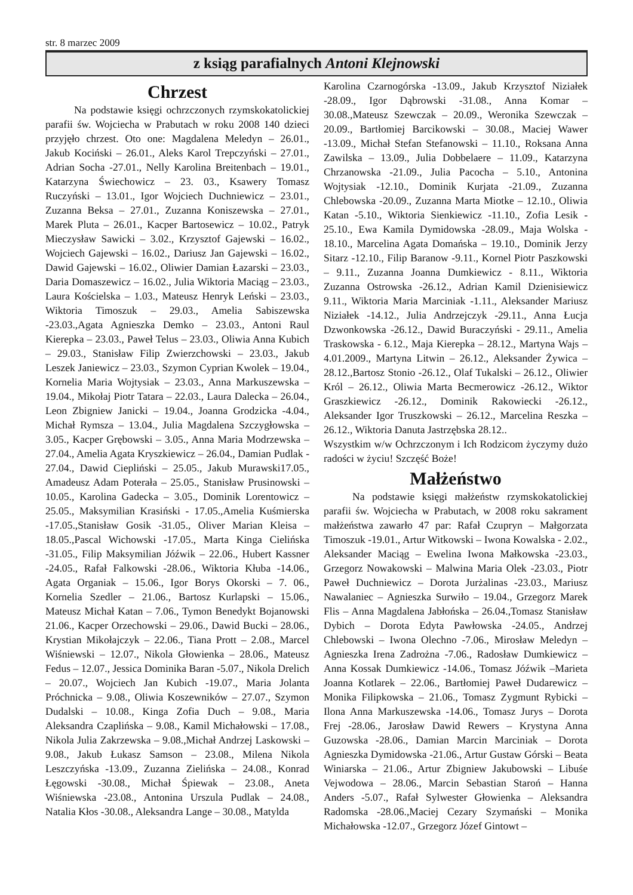str. 8 marzec 2009
z ksiąg parafialnych Antoni Klejnowski
Chrzest
Na podstawie księgi ochrzczonych rzymskokatolickiej parafii św. Wojciecha w Prabutach w roku 2008 140 dzieci przyjęło chrzest. Oto one: Magdalena Meledyn – 26.01., Jakub Kociński – 26.01., Aleks Karol Trepczyński – 27.01., Adrian Socha -27.01., Nelly Karolina Breitenbach – 19.01., Katarzyna Świechowicz – 23. 03., Ksawery Tomasz Ruczyński – 13.01., Igor Wojciech Duchniewicz – 23.01., Zuzanna Beksa – 27.01., Zuzanna Koniszewska – 27.01., Marek Pluta – 26.01., Kacper Bartosewicz – 10.02., Patryk Mieczysław Sawicki – 3.02., Krzysztof Gajewski – 16.02., Wojciech Gajewski – 16.02., Dariusz Jan Gajewski – 16.02., Dawid Gajewski – 16.02., Oliwier Damian Łazarski – 23.03., Daria Domaszewicz – 16.02., Julia Wiktoria Maciąg – 23.03., Laura Kościelska – 1.03., Mateusz Henryk Leński – 23.03., Wiktoria Timoszuk – 29.03., Amelia Sabiszewska -23.03.,Agata Agnieszka Demko – 23.03., Antoni Raul Kierepka – 23.03., Paweł Telus – 23.03., Oliwia Anna Kubich – 29.03., Stanisław Filip Zwierzchowski – 23.03., Jakub Leszek Janiewicz – 23.03., Szymon Cyprian Kwolek – 19.04., Kornelia Maria Wojtysiak – 23.03., Anna Markuszewska – 19.04., Mikołaj Piotr Tatara – 22.03., Laura Dalecka – 26.04., Leon Zbigniew Janicki – 19.04., Joanna Grodzicka -4.04., Michał Rymsza – 13.04., Julia Magdalena Szczygłowska – 3.05., Kacper Grębowski – 3.05., Anna Maria Modrzewska – 27.04., Amelia Agata Kryszkiewicz – 26.04., Damian Pudlak - 27.04., Dawid Ciepliński – 25.05., Jakub Murawski17.05., Amadeusz Adam Poterała – 25.05., Stanisław Prusinowski – 10.05., Karolina Gadecka – 3.05., Dominik Lorentowicz – 25.05., Maksymilian Krasiński - 17.05.,Amelia Kuśmierska -17.05.,Stanisław Gosik -31.05., Oliver Marian Kleisa – 18.05.,Pascal Wichowski -17.05., Marta Kinga Cielińska -31.05., Filip Maksymilian Jóźwik – 22.06., Hubert Kassner -24.05., Rafał Falkowski -28.06., Wiktoria Kłuba -14.06., Agata Organiak – 15.06., Igor Borys Okorski – 7. 06., Kornelia Szedler – 21.06., Bartosz Kurlapski – 15.06., Mateusz Michał Katan – 7.06., Tymon Benedykt Bojanowski 21.06., Kacper Orzechowski – 29.06., Dawid Bucki – 28.06., Krystian Mikołajczyk – 22.06., Tiana Prott – 2.08., Marcel Wiśniewski – 12.07., Nikola Głowienka – 28.06., Mateusz Fedus – 12.07., Jessica Dominika Baran -5.07., Nikola Drelich – 20.07., Wojciech Jan Kubich -19.07., Maria Jolanta Próchnicka – 9.08., Oliwia Koszewników – 27.07., Szymon Dudalski – 10.08., Kinga Zofia Duch – 9.08., Maria Aleksandra Czaplińska – 9.08., Kamil Michałowski – 17.08., Nikola Julia Zakrzewska – 9.08.,Michał Andrzej Laskowski – 9.08., Jakub Łukasz Samson – 23.08., Milena Nikola Leszczyńska -13.09., Zuzanna Zielińska – 24.08., Konrad Łęgowski -30.08., Michał Śpiewak – 23.08., Aneta Wiśniewska -23.08., Antonina Urszula Pudlak – 24.08., Natalia Kłos -30.08., Aleksandra Lange – 30.08., Matylda
Karolina Czarnogórska -13.09., Jakub Krzysztof Niziałek -28.09., Igor Dąbrowski -31.08., Anna Komar – 30.08.,Mateusz Szewczak – 20.09., Weronika Szewczak – 20.09., Bartłomiej Barcikowski – 30.08., Maciej Wawer -13.09., Michał Stefan Stefanowski – 11.10., Roksana Anna Zawilska – 13.09., Julia Dobbelaere – 11.09., Katarzyna Chrzanowska -21.09., Julia Pacocha – 5.10., Antonina Wojtysiak -12.10., Dominik Kurjata -21.09., Zuzanna Chlebowska -20.09., Zuzanna Marta Miotke – 12.10., Oliwia Katan -5.10., Wiktoria Sienkiewicz -11.10., Zofia Lesik - 25.10., Ewa Kamila Dymidowska -28.09., Maja Wolska - 18.10., Marcelina Agata Domańska – 19.10., Dominik Jerzy Sitarz -12.10., Filip Baranow -9.11., Kornel Piotr Paszkowski – 9.11., Zuzanna Joanna Dumkiewicz - 8.11., Wiktoria Zuzanna Ostrowska -26.12., Adrian Kamil Dzienisiewicz 9.11., Wiktoria Maria Marciniak -1.11., Aleksander Mariusz Niziałek -14.12., Julia Andrzejczyk -29.11., Anna Łucja Dzwonkowska -26.12., Dawid Buraczyński - 29.11., Amelia Traskowska - 6.12., Maja Kierepka – 28.12., Martyna Wajs – 4.01.2009., Martyna Litwin – 26.12., Aleksander Żywica – 28.12.,Bartosz Stonio -26.12., Olaf Tukalski – 26.12., Oliwier Król – 26.12., Oliwia Marta Becmerowicz -26.12., Wiktor Graszkiewicz -26.12., Dominik Rakowiecki -26.12., Aleksander Igor Truszkowski – 26.12., Marcelina Reszka – 26.12., Wiktoria Danuta Jastrzębska 28.12..
Wszystkim w/w Ochrzczonym i Ich Rodzicom życzymy dużo radości w życiu! Szczęść Boże!
Małżeństwo
Na podstawie księgi małżeństw rzymskokatolickiej parafii św. Wojciecha w Prabutach, w 2008 roku sakrament małżeństwa zawarło 47 par: Rafał Czupryn – Małgorzata Timoszuk -19.01., Artur Witkowski – Iwona Kowalska - 2.02., Aleksander Maciąg – Ewelina Iwona Małkowska -23.03., Grzegorz Nowakowski – Malwina Maria Olek -23.03., Piotr Paweł Duchniewicz – Dorota Jurżalinas -23.03., Mariusz Nawalaniec – Agnieszka Surwiło – 19.04., Grzegorz Marek Flis – Anna Magdalena Jabłońska – 26.04.,Tomasz Stanisław Dybich – Dorota Edyta Pawłowska -24.05., Andrzej Chlebowski – Iwona Olechno -7.06., Mirosław Meledyn – Agnieszka Irena Zadrożna -7.06., Radosław Dumkiewicz – Anna Kossak Dumkiewicz -14.06., Tomasz Jóźwik –Marieta Joanna Kotlarek – 22.06., Bartłomiej Paweł Dudarewicz – Monika Filipkowska – 21.06., Tomasz Zygmunt Rybicki – Ilona Anna Markuszewska -14.06., Tomasz Jurys – Dorota Frej -28.06., Jarosław Dawid Rewers – Krystyna Anna Guzowska -28.06., Damian Marcin Marciniak – Dorota Agnieszka Dymidowska -21.06., Artur Gustaw Górski – Beata Winiarska – 21.06., Artur Zbigniew Jakubowski – Libuśe Vejwodowa – 28.06., Marcin Sebastian Staroń – Hanna Anders -5.07., Rafał Sylwester Głowienka – Aleksandra Radomska -28.06.,Maciej Cezary Szymański – Monika Michałowska -12.07., Grzegorz Józef Gintowt –